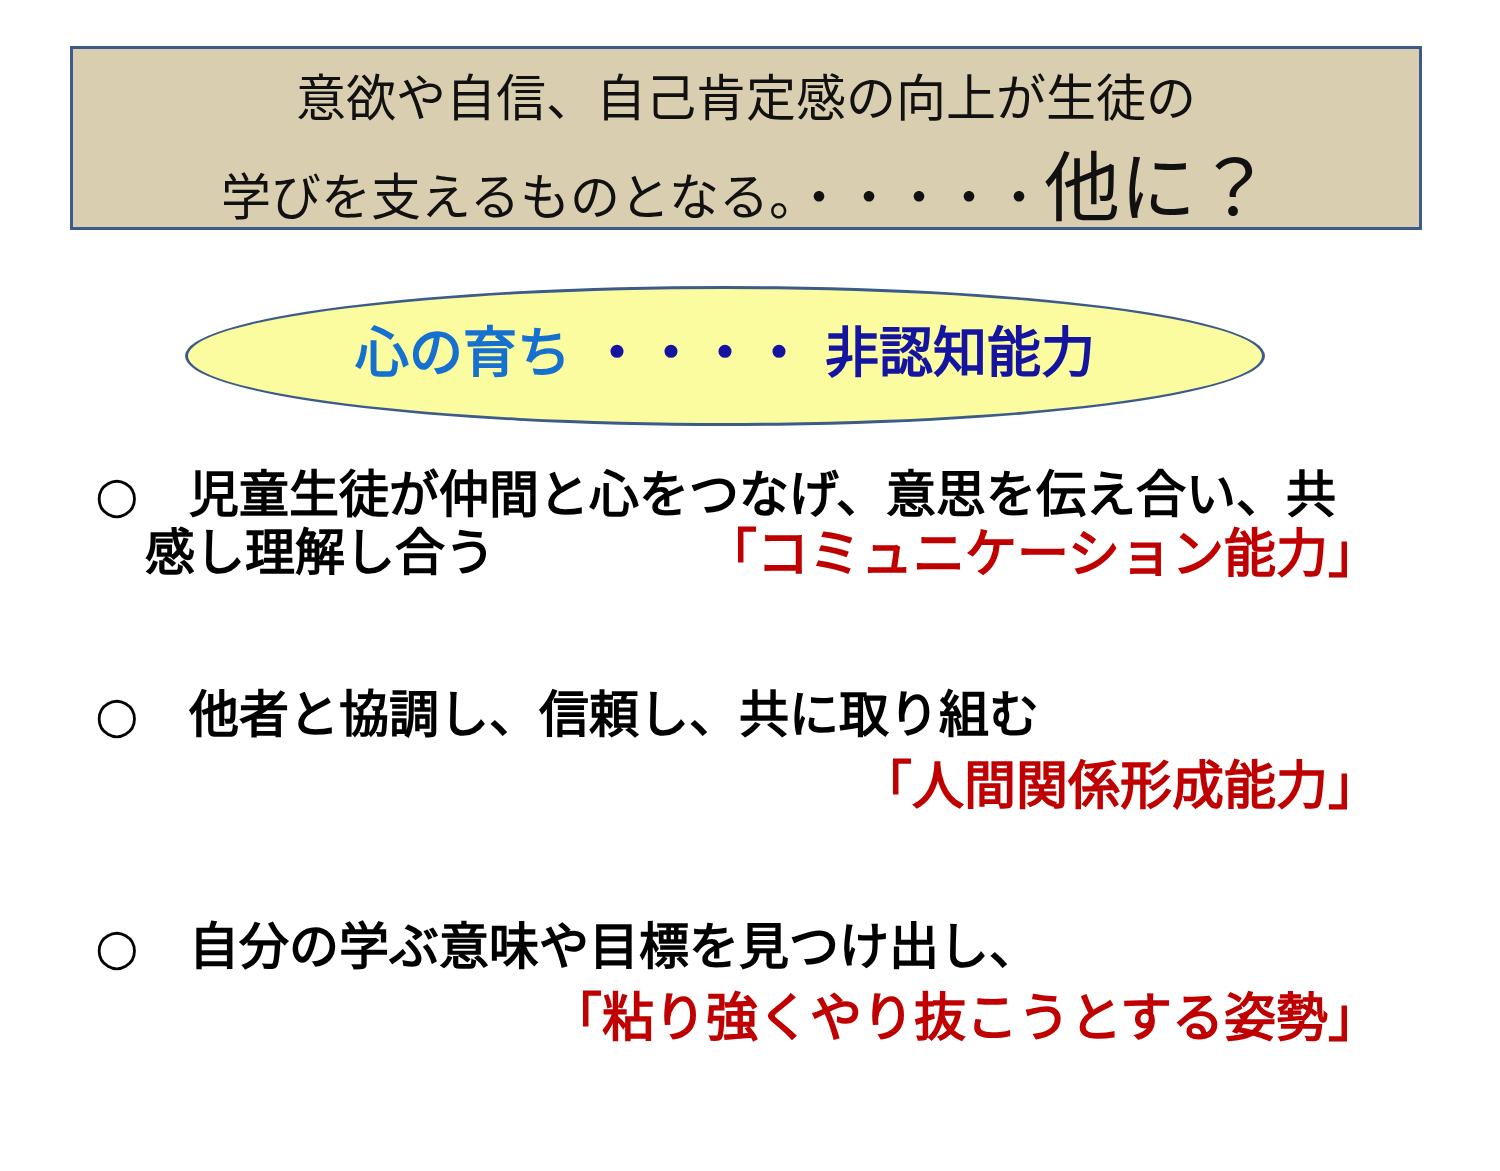意欲や自信、自己肯定感の向上が生徒の
学びを支えるものとなる。・・・・・他に？
心の育ち ・・・・ 非認知能力
○　児童生徒が仲間と心をつなげ、意思を伝え合い、共
　感し理解し合う
「コミュニケーション能力」
○　他者と協調し、信頼し、共に取り組む
「人間関係形成能力」
○　自分の学ぶ意味や目標を見つけ出し、
「粘り強くやり抜こうとする姿勢」